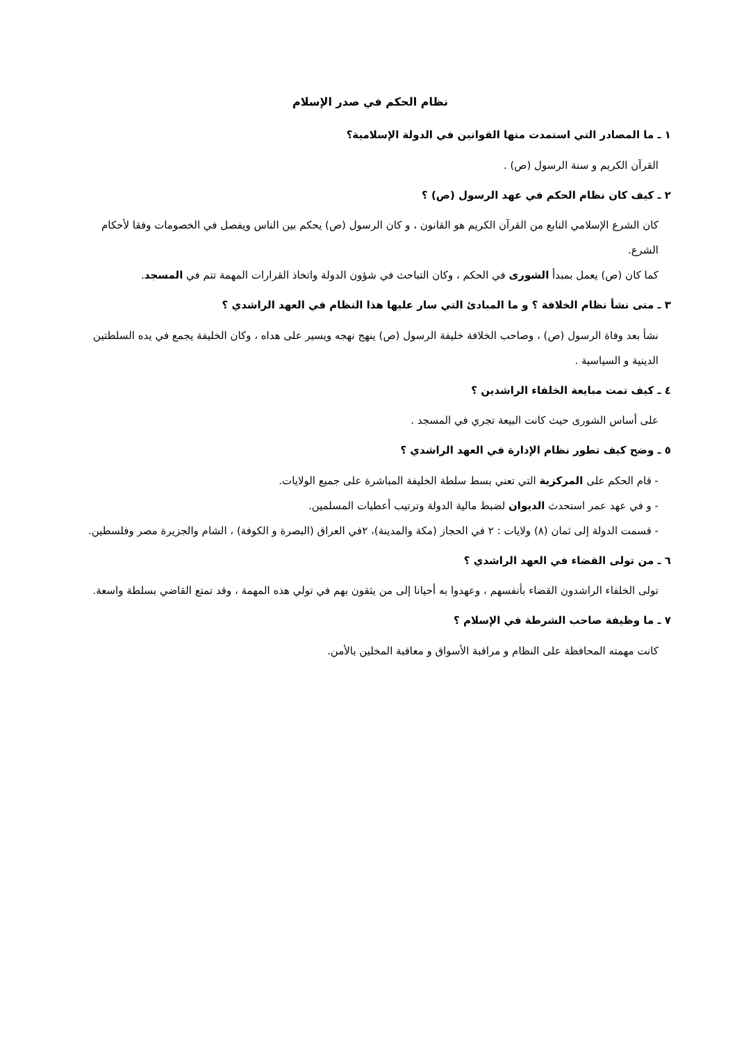نظام الحكم في صدر الإسلام
١ ـ ما المصادر التي استمدت منها القوانين في الدولة الإسلامية؟
القرآن الكريم و سنة الرسول (ص) .
٢ ـ كيف كان نظام الحكم في عهد الرسول (ص) ؟
كان الشرع الإسلامي النابع من القرآن الكريم هو القانون ، و كان الرسول (ص) يحكم بين الناس ويفصل في الخصومات وفقا لأحكام الشرع.
كما كان (ص) يعمل بمبدأ الشورى في الحكم ، وكان التباحث في شؤون الدولة واتخاذ القرارات المهمة تتم في المسجد.
٣ ـ متى نشأ نظام الخلافة ؟ و ما المبادئ التي سار عليها هذا النظام في العهد الراشدي ؟
نشأ بعد وفاة الرسول (ص) ، وصاحب الخلافة خليفة الرسول (ص) ينهج نهجه ويسير على هداه ، وكان الخليفة يجمع في يده السلطتين الدينية و السياسية .
٤ ـ كيف تمت مبايعة الخلفاء الراشدين ؟
على أساس الشورى حيث كانت البيعة تجري في المسجد .
٥ ـ وضح كيف تطور نظام الإدارة في العهد الراشدي ؟
- قام الحكم على المركزية التي تعني بسط سلطة الخليفة المباشرة على جميع الولايات.
- و في عهد عمر استحدث الديوان لضبط مالية الدولة وترتيب أعطيات المسلمين.
- قسمت الدولة إلى ثمان (٨) ولايات : ٢ في الحجاز (مكة والمدينة)، ٢في العراق (البصرة و الكوفة) ، الشام والجزيرة مصر وفلسطين.
٦ ـ من تولى القضاء في العهد الراشدي ؟
تولى الخلفاء الراشدون القضاء بأنفسهم ، وعهدوا به أحيانا إلى من يثقون بهم في تولي هذه المهمة ، وقد تمتع القاضي بسلطة واسعة.
٧ ـ ما وظيفة صاحب الشرطة في الإسلام ؟
كانت مهمته المحافظة على النظام و مراقبة الأسواق و معاقبة المخلين بالأمن.